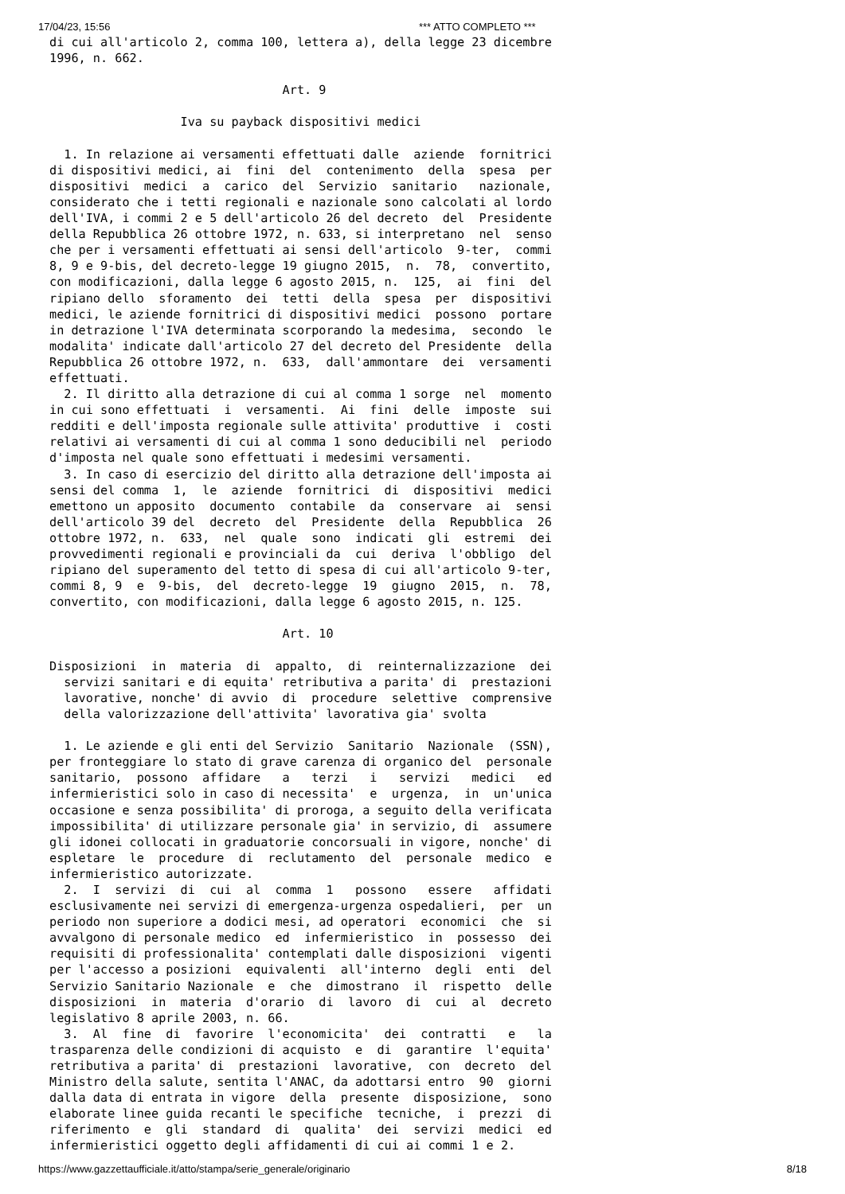17/04/23, 15:56 *** ATTO COMPLETO ***
di cui all'articolo 2, comma 100, lettera a), della legge 23 dicembre
1996, n. 662.

                                Art. 9

                  Iva su payback dispositivi medici

  1. In relazione ai versamenti effettuati dalle  aziende  fornitrici
di dispositivi medici, ai  fini  del  contenimento  della  spesa  per
dispositivi  medici  a  carico  del  Servizio  sanitario   nazionale,
considerato che i tetti regionali e nazionale sono calcolati al lordo
dell'IVA, i commi 2 e 5 dell'articolo 26 del decreto  del  Presidente
della Repubblica 26 ottobre 1972, n. 633, si interpretano  nel  senso
che per i versamenti effettuati ai sensi dell'articolo  9-ter,  commi
8, 9 e 9-bis, del decreto-legge 19 giugno 2015,  n.  78,  convertito,
con modificazioni, dalla legge 6 agosto 2015, n.  125,  ai  fini  del
ripiano dello  sforamento  dei  tetti  della  spesa  per  dispositivi
medici, le aziende fornitrici di dispositivi medici  possono  portare
in detrazione l'IVA determinata scorporando la medesima,  secondo  le
modalita' indicate dall'articolo 27 del decreto del Presidente  della
Repubblica 26 ottobre 1972, n.  633,  dall'ammontare  dei  versamenti
effettuati.
  2. Il diritto alla detrazione di cui al comma 1 sorge  nel  momento
in cui sono effettuati  i  versamenti.  Ai  fini  delle  imposte  sui
redditi e dell'imposta regionale sulle attivita' produttive  i  costi
relativi ai versamenti di cui al comma 1 sono deducibili nel  periodo
d'imposta nel quale sono effettuati i medesimi versamenti.
  3. In caso di esercizio del diritto alla detrazione dell'imposta ai
sensi del comma  1,  le  aziende  fornitrici  di  dispositivi  medici
emettono un apposito  documento  contabile  da  conservare  ai  sensi
dell'articolo 39 del  decreto  del  Presidente  della  Repubblica  26
ottobre 1972, n.  633,  nel  quale  sono  indicati  gli  estremi  dei
provvedimenti regionali e provinciali da  cui  deriva  l'obbligo  del
ripiano del superamento del tetto di spesa di cui all'articolo 9-ter,
commi 8, 9  e  9-bis,  del  decreto-legge  19  giugno  2015,  n.  78,
convertito, con modificazioni, dalla legge 6 agosto 2015, n. 125.

                                Art. 10

Disposizioni  in  materia  di  appalto,  di  reinternalizzazione  dei
  servizi sanitari e di equita' retributiva a parita' di  prestazioni
  lavorative, nonche' di avvio  di  procedure  selettive  comprensive
  della valorizzazione dell'attivita' lavorativa gia' svolta

  1. Le aziende e gli enti del Servizio  Sanitario  Nazionale  (SSN),
per fronteggiare lo stato di grave carenza di organico del  personale
sanitario,  possono  affidare   a   terzi   i   servizi   medici   ed
infermieristici solo in caso di necessita'  e  urgenza,  in  un'unica
occasione e senza possibilita' di proroga, a seguito della verificata
impossibilita' di utilizzare personale gia' in servizio, di  assumere
gli idonei collocati in graduatorie concorsuali in vigore, nonche' di
espletare  le  procedure  di  reclutamento  del  personale  medico  e
infermieristico autorizzate.
  2.  I  servizi  di  cui  al  comma  1   possono   essere   affidati
esclusivamente nei servizi di emergenza-urgenza ospedalieri,  per  un
periodo non superiore a dodici mesi, ad operatori  economici  che  si
avvalgono di personale medico  ed  infermieristico  in  possesso  dei
requisiti di professionalita' contemplati dalle disposizioni  vigenti
per l'accesso a posizioni  equivalenti  all'interno  degli  enti  del
Servizio Sanitario Nazionale  e  che  dimostrano  il  rispetto  delle
disposizioni  in  materia  d'orario  di  lavoro  di  cui  al  decreto
legislativo 8 aprile 2003, n. 66.
  3.  Al  fine  di  favorire  l'economicita'  dei  contratti   e   la
trasparenza delle condizioni di acquisto  e  di  garantire  l'equita'
retributiva a parita' di  prestazioni  lavorative,  con  decreto  del
Ministro della salute, sentita l'ANAC, da adottarsi entro  90  giorni
dalla data di entrata in vigore  della  presente  disposizione,  sono
elaborate linee guida recanti le specifiche  tecniche,  i  prezzi  di
riferimento  e  gli  standard  di  qualita'  dei  servizi  medici  ed
infermieristici oggetto degli affidamenti di cui ai commi 1 e 2.
https://www.gazzettaufficiale.it/atto/stampa/serie_generale/originario 8/18